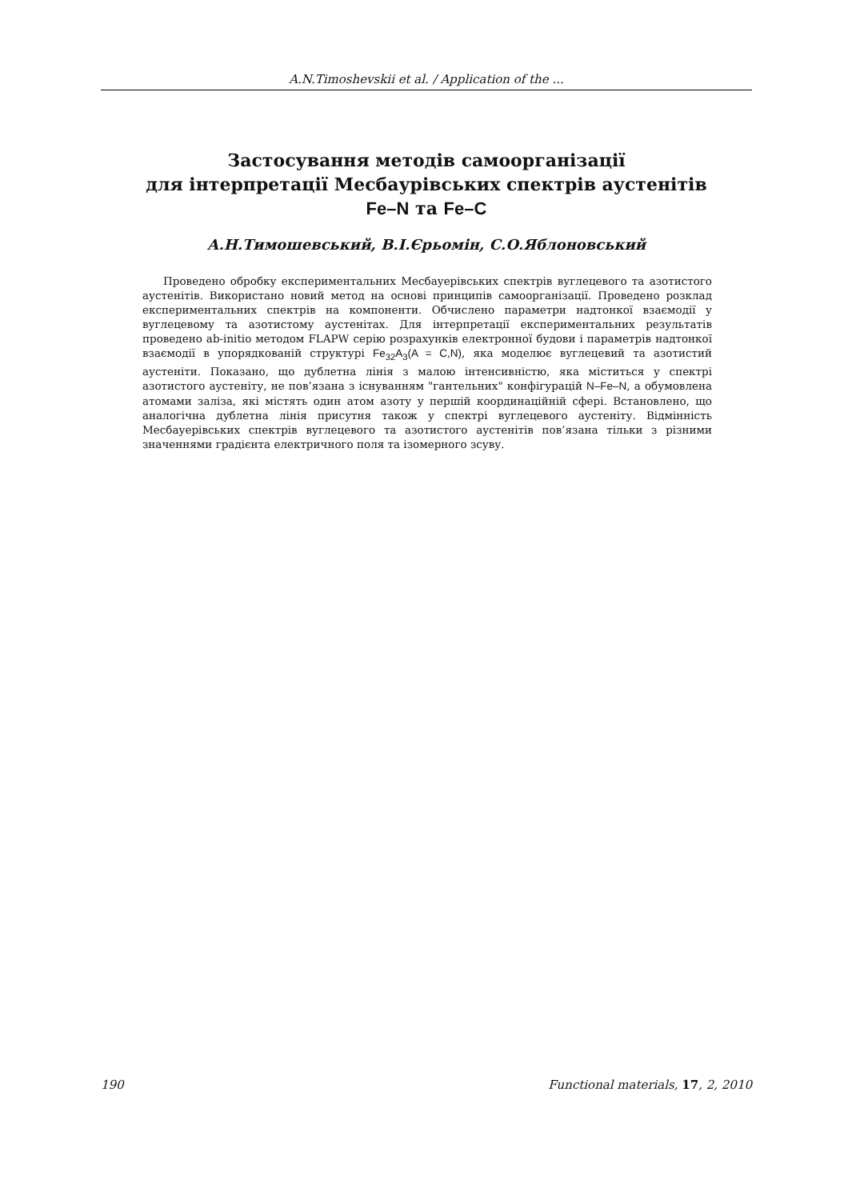A.N.Timoshevskii et al. / Application of the ...
Застосування методів самоорганізації
для інтерпретації Месбаурівських спектрів аустенітів
Fe–N та Fe–C
А.Н.Тимошевський, В.І.Єрьомін, С.О.Яблоновський
Проведено обробку експериментальних Месбауерівських спектрів вуглецевого та азотистого аустенітів. Використано новий метод на основі принципів самоорганізації. Проведено розклад експериментальних спектрів на компоненти. Обчислено параметри надтонкої взаємодії у вуглецевому та азотистому аустенітах. Для інтерпретації експериментальних результатів проведено ab-initio методом FLAPW серію розрахунків електронної будови і параметрів надтонкої взаємодії в упорядкованій структурі Fe<sub>32</sub>A<sub>3</sub>(A = C,N), яка моделює вуглецевий та азотистий аустеніти. Показано, що дублетна лінія з малою інтенсивністю, яка міститься у спектрі азотистого аустеніту, не пов’язана з існуванням "гантельних" конфігурацій N–Fe–N, а обумовлена атомами заліза, які містять один атом азоту у першій координаційній сфері. Встановлено, що аналогічна дублетна лінія присутня також у спектрі вуглецевого аустеніту. Відмінність Месбауерівських спектрів вуглецевого та азотистого аустенітів пов’язана тільки з різними значеннями градієнта електричного поля та ізомерного зсуву.
190 Functional materials, 17, 2, 2010